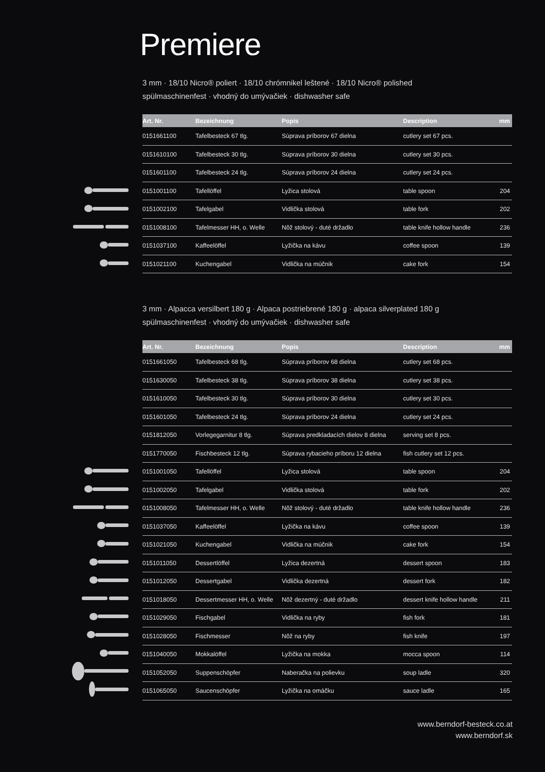Premiere
3 mm · 18/10 Nicro® poliert · 18/10 chrómnikel leštené · 18/10 Nicro® polished
spülmaschinenfest · vhodný do umývačiek · dishwasher safe
| Art. Nr. | Bezeichnung | Popis | Description | mm |
| --- | --- | --- | --- | --- |
| 0151661100 | Tafelbesteck 67 tlg. | Súprava príborov 67 dielna | cutlery set 67 pcs. | |
| 0151610100 | Tafelbesteck 30 tlg. | Súprava príborov 30 dielna | cutlery set 30 pcs. | |
| 0151601100 | Tafelbesteck 24 tlg. | Súprava príborov 24 dielna | cutlery set 24 pcs. | |
| 0151001100 | Tafellöffel | Lyžica stolová | table spoon | 204 |
| 0151002100 | Tafelgabel | Vidlička stolová | table fork | 202 |
| 0151008100 | Tafelmesser HH, o. Welle | Nôž stolový - duté držadlo | table knife hollow handle | 236 |
| 0151037100 | Kaffeelöffel | Lyžička na kávu | coffee spoon | 139 |
| 0151021100 | Kuchengabel | Vidlička na múčnik | cake fork | 154 |
3 mm · Alpacca versilbert 180 g · Alpaca postriebrené 180 g · alpaca silverplated 180 g
spülmaschinenfest · vhodný do umývačiek · dishwasher safe
| Art. Nr. | Bezeichnung | Popis | Description | mm |
| --- | --- | --- | --- | --- |
| 0151661050 | Tafelbesteck 68 tlg. | Súprava príborov 68 dielna | cutlery set 68 pcs. | |
| 0151630050 | Tafelbesteck 38 tlg. | Súprava príborov 38 dielna | cutlery set 38 pcs. | |
| 0151610050 | Tafelbesteck 30 tlg. | Súprava príborov 30 dielna | cutlery set 30 pcs. | |
| 0151601050 | Tafelbesteck 24 tlg. | Súprava príborov 24 dielna | cutlery set 24 pcs. | |
| 0151812050 | Vorlegegarnitur 8 tlg. | Súprava predkladacích dielov 8 dielna | serving set 8 pcs. | |
| 0151770050 | Fischbesteck 12 tlg. | Súprava rybacieho príboru 12 dielna | fish cutlery set 12 pcs. | |
| 0151001050 | Tafellöffel | Lyžica stolová | table spoon | 204 |
| 0151002050 | Tafelgabel | Vidlička stolová | table fork | 202 |
| 0151008050 | Tafelmesser HH, o. Welle | Nôž stolový - duté držadlo | table knife hollow handle | 236 |
| 0151037050 | Kaffeelöffel | Lyžička na kávu | coffee spoon | 139 |
| 0151021050 | Kuchengabel | Vidlička na múčnik | cake fork | 154 |
| 0151011050 | Dessertlöffel | Lyžica dezertná | dessert spoon | 183 |
| 0151012050 | Dessertgabel | Vidlička dezertná | dessert fork | 182 |
| 0151018050 | Dessertmesser HH, o. Welle | Nôž dezertný - duté držadlo | dessert knife hollow handle | 211 |
| 0151029050 | Fischgabel | Vidlička na ryby | fish fork | 181 |
| 0151028050 | Fischmesser | Nôž na ryby | fish knife | 197 |
| 0151040050 | Mokkalöffel | Lyžička na mokka | mocca spoon | 114 |
| 0151052050 | Suppenschöpfer | Naberačka na polievku | soup ladle | 320 |
| 0151065050 | Saucenschöpfer | Lyžička na omáčku | sauce ladle | 165 |
www.berndorf-besteck.co.at
www.berndorf.sk